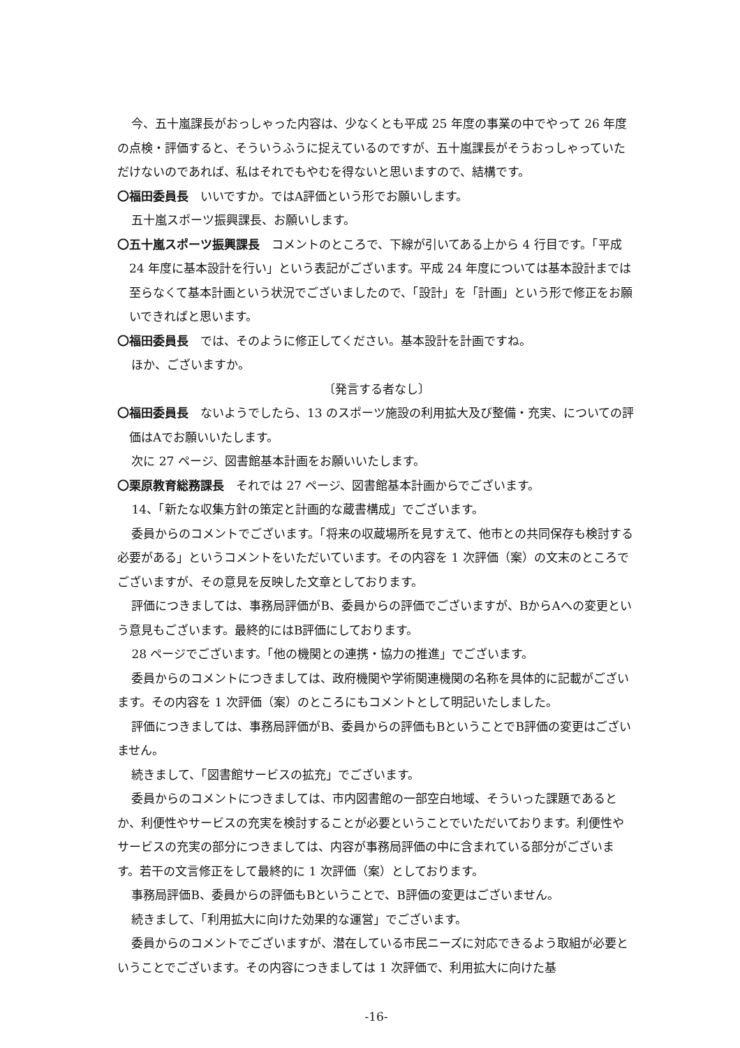今、五十嵐課長がおっしゃった内容は、少なくとも平成 25 年度の事業の中でやって 26 年度の点検・評価すると、そういうふうに捉えているのですが、五十嵐課長がそうおっしゃっていただけないのであれば、私はそれでもやむを得ないと思いますので、結構です。
〇福田委員長　いいですか。ではA評価という形でお願いします。
五十嵐スポーツ振興課長、お願いします。
〇五十嵐スポーツ振興課長　コメントのところで、下線が引いてある上から 4 行目です。「平成 24 年度に基本設計を行い」という表記がございます。平成 24 年度については基本設計までは至らなくて基本計画という状況でございましたので、「設計」を「計画」という形で修正をお願いできればと思います。
〇福田委員長　では、そのように修正してください。基本設計を計画ですね。
ほか、ございますか。
〔発言する者なし〕
〇福田委員長　ないようでしたら、13 のスポーツ施設の利用拡大及び整備・充実、についての評価はAでお願いいたします。
次に 27 ページ、図書館基本計画をお願いいたします。
〇栗原教育総務課長　それでは 27 ページ、図書館基本計画からでございます。
14、「新たな収集方針の策定と計画的な蔵書構成」でございます。
委員からのコメントでございます。「将来の収蔵場所を見すえて、他市との共同保存も検討する必要がある」というコメントをいただいています。その内容を 1 次評価（案）の文末のところでございますが、その意見を反映した文章としております。
評価につきましては、事務局評価がB、委員からの評価でございますが、BからAへの変更という意見もございます。最終的にはB評価にしております。
28 ページでございます。「他の機関との連携・協力の推進」でございます。
委員からのコメントにつきましては、政府機関や学術関連機関の名称を具体的に記載がございます。その内容を 1 次評価（案）のところにもコメントとして明記いたしました。
評価につきましては、事務局評価がB、委員からの評価もBということでB評価の変更はございません。
続きまして、「図書館サービスの拡充」でございます。
委員からのコメントにつきましては、市内図書館の一部空白地域、そういった課題であるとか、利便性やサービスの充実を検討することが必要ということでいただいております。利便性やサービスの充実の部分につきましては、内容が事務局評価の中に含まれている部分がございます。若干の文言修正をして最終的に 1 次評価（案）としております。
事務局評価B、委員からの評価もBということで、B評価の変更はございません。
続きまして、「利用拡大に向けた効果的な運営」でございます。
委員からのコメントでございますが、潜在している市民ニーズに対応できるよう取組が必要ということでございます。その内容につきましては 1 次評価で、利用拡大に向けた基
-16-